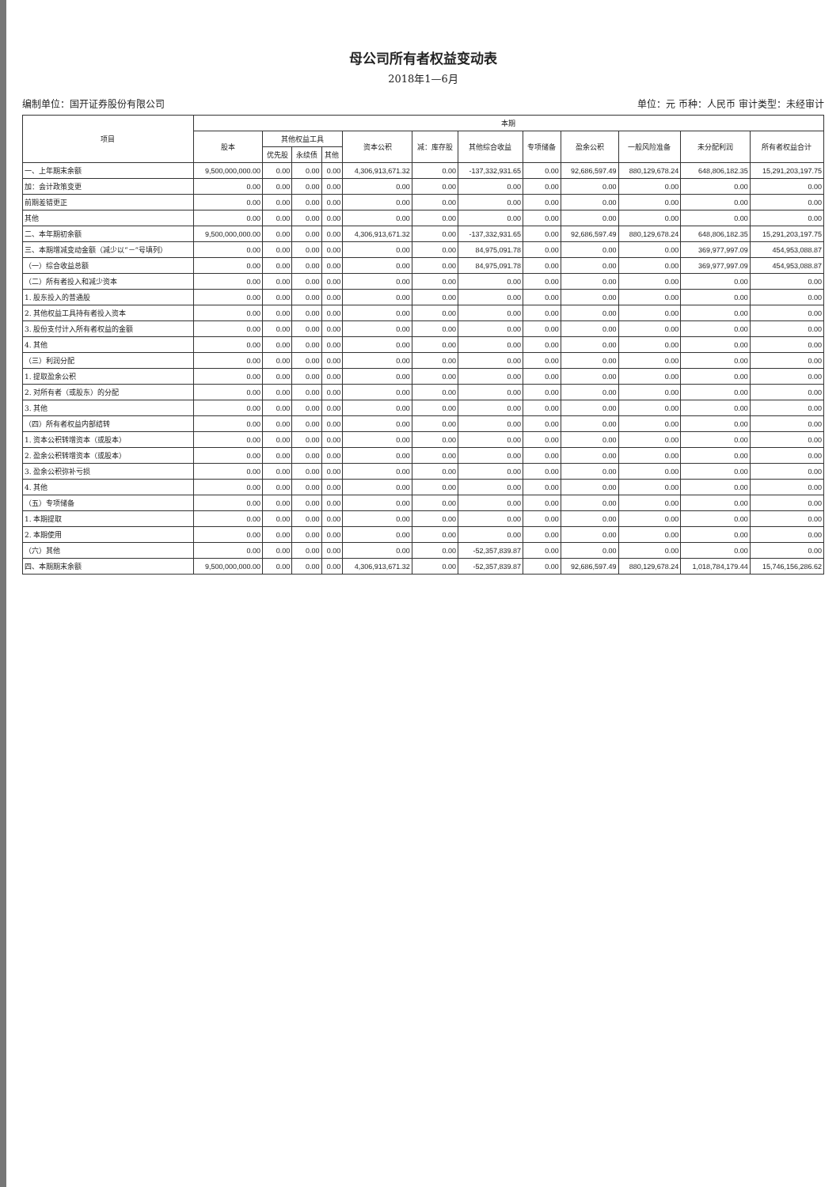母公司所有者权益变动表
2018年1—6月
编制单位：国开证券股份有限公司 单位：元 币种：人民币 审计类型：未经审计
| 项目 | 本期 | | | | | | | | | | | |
| --- | --- | --- | --- | --- | --- | --- | --- | --- | --- | --- | --- | --- |
| | 股本 | 其他权益工具 | | | 资本公积 | 减：库存股 | 其他综合收益 | 专项储备 | 盈余公积 | 一般风险准备 | 未分配利润 | 所有者权益合计 |
| | | 优先股 | 永续债 | 其他 | | | | | | | | |
| 一、上年期末余额 | 9,500,000,000.00 | 0.00 | 0.00 | 0.00 | 4,306,913,671.32 | 0.00 | -137,332,931.65 | 0.00 | 92,686,597.49 | 880,129,678.24 | 648,806,182.35 | 15,291,203,197.75 |
| 加：会计政策变更 | 0.00 | 0.00 | 0.00 | 0.00 | 0.00 | 0.00 | 0.00 | 0.00 | 0.00 | 0.00 | 0.00 | 0.00 |
| 前期差错更正 | 0.00 | 0.00 | 0.00 | 0.00 | 0.00 | 0.00 | 0.00 | 0.00 | 0.00 | 0.00 | 0.00 | 0.00 |
| 其他 | 0.00 | 0.00 | 0.00 | 0.00 | 0.00 | 0.00 | 0.00 | 0.00 | 0.00 | 0.00 | 0.00 | 0.00 |
| 二、本年期初余额 | 9,500,000,000.00 | 0.00 | 0.00 | 0.00 | 4,306,913,671.32 | 0.00 | -137,332,931.65 | 0.00 | 92,686,597.49 | 880,129,678.24 | 648,806,182.35 | 15,291,203,197.75 |
| 三、本期增减变动金额（减少以“－”号填列） | 0.00 | 0.00 | 0.00 | 0.00 | 0.00 | 0.00 | 84,975,091.78 | 0.00 | 0.00 | 0.00 | 369,977,997.09 | 454,953,088.87 |
| （一）综合收益总额 | 0.00 | 0.00 | 0.00 | 0.00 | 0.00 | 0.00 | 84,975,091.78 | 0.00 | 0.00 | 0.00 | 369,977,997.09 | 454,953,088.87 |
| （二）所有者投入和减少资本 | 0.00 | 0.00 | 0.00 | 0.00 | 0.00 | 0.00 | 0.00 | 0.00 | 0.00 | 0.00 | 0.00 | 0.00 |
| 1. 股东投入的普通股 | 0.00 | 0.00 | 0.00 | 0.00 | 0.00 | 0.00 | 0.00 | 0.00 | 0.00 | 0.00 | 0.00 | 0.00 |
| 2. 其他权益工具持有者投入资本 | 0.00 | 0.00 | 0.00 | 0.00 | 0.00 | 0.00 | 0.00 | 0.00 | 0.00 | 0.00 | 0.00 | 0.00 |
| 3. 股份支付计入所有者权益的金额 | 0.00 | 0.00 | 0.00 | 0.00 | 0.00 | 0.00 | 0.00 | 0.00 | 0.00 | 0.00 | 0.00 | 0.00 |
| 4. 其他 | 0.00 | 0.00 | 0.00 | 0.00 | 0.00 | 0.00 | 0.00 | 0.00 | 0.00 | 0.00 | 0.00 | 0.00 |
| （三）利润分配 | 0.00 | 0.00 | 0.00 | 0.00 | 0.00 | 0.00 | 0.00 | 0.00 | 0.00 | 0.00 | 0.00 | 0.00 |
| 1. 提取盈余公积 | 0.00 | 0.00 | 0.00 | 0.00 | 0.00 | 0.00 | 0.00 | 0.00 | 0.00 | 0.00 | 0.00 | 0.00 |
| 2. 对所有者（或股东）的分配 | 0.00 | 0.00 | 0.00 | 0.00 | 0.00 | 0.00 | 0.00 | 0.00 | 0.00 | 0.00 | 0.00 | 0.00 |
| 3. 其他 | 0.00 | 0.00 | 0.00 | 0.00 | 0.00 | 0.00 | 0.00 | 0.00 | 0.00 | 0.00 | 0.00 | 0.00 |
| （四）所有者权益内部结转 | 0.00 | 0.00 | 0.00 | 0.00 | 0.00 | 0.00 | 0.00 | 0.00 | 0.00 | 0.00 | 0.00 | 0.00 |
| 1. 资本公积转增资本（或股本） | 0.00 | 0.00 | 0.00 | 0.00 | 0.00 | 0.00 | 0.00 | 0.00 | 0.00 | 0.00 | 0.00 | 0.00 |
| 2. 盈余公积转增资本（或股本） | 0.00 | 0.00 | 0.00 | 0.00 | 0.00 | 0.00 | 0.00 | 0.00 | 0.00 | 0.00 | 0.00 | 0.00 |
| 3. 盈余公积弥补亏损 | 0.00 | 0.00 | 0.00 | 0.00 | 0.00 | 0.00 | 0.00 | 0.00 | 0.00 | 0.00 | 0.00 | 0.00 |
| 4. 其他 | 0.00 | 0.00 | 0.00 | 0.00 | 0.00 | 0.00 | 0.00 | 0.00 | 0.00 | 0.00 | 0.00 | 0.00 |
| （五）专项储备 | 0.00 | 0.00 | 0.00 | 0.00 | 0.00 | 0.00 | 0.00 | 0.00 | 0.00 | 0.00 | 0.00 | 0.00 |
| 1. 本期提取 | 0.00 | 0.00 | 0.00 | 0.00 | 0.00 | 0.00 | 0.00 | 0.00 | 0.00 | 0.00 | 0.00 | 0.00 |
| 2. 本期使用 | 0.00 | 0.00 | 0.00 | 0.00 | 0.00 | 0.00 | 0.00 | 0.00 | 0.00 | 0.00 | 0.00 | 0.00 |
| （六）其他 | 0.00 | 0.00 | 0.00 | 0.00 | 0.00 | 0.00 | -52,357,839.87 | 0.00 | 0.00 | 0.00 | 0.00 | 0.00 |
| 四、本期期末余额 | 9,500,000,000.00 | 0.00 | 0.00 | 0.00 | 4,306,913,671.32 | 0.00 | -52,357,839.87 | 0.00 | 92,686,597.49 | 880,129,678.24 | 1,018,784,179.44 | 15,746,156,286.62 |